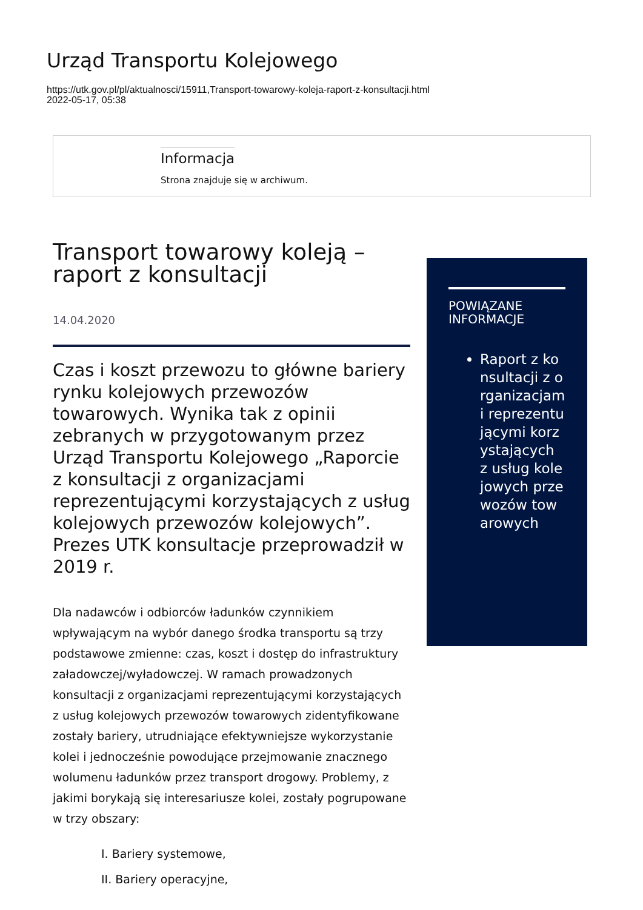Urząd Transportu Kolejowego
https://utk.gov.pl/pl/aktualnosci/15911,Transport-towarowy-koleja-raport-z-konsultacji.html
2022-05-17, 05:38
Informacja
Strona znajduje się w archiwum.
Transport towarowy koleją – raport z konsultacji
14.04.2020
Czas i koszt przewozu to główne bariery rynku kolejowych przewozów towarowych. Wynika tak z opinii zebranych w przygotowanym przez Urząd Transportu Kolejowego „Raporcie z konsultacji z organizacjami reprezentującymi korzystających z usług kolejowych przewozów kolejowych”. Prezes UTK konsultacje przeprowadził w 2019 r.
Dla nadawców i odbiorców ładunków czynnikiem wpływającym na wybór danego środka transportu są trzy podstawowe zmienne: czas, koszt i dostęp do infrastruktury załadowczej/wyładowczej. W ramach prowadzonych konsultacji z organizacjami reprezentującymi korzystających z usług kolejowych przewozów towarowych zidentyfikowane zostały bariery, utrudniające efektywniejsze wykorzystanie kolei i jednocześnie powodujące przejmowanie znacznego wolumenu ładunków przez transport drogowy. Problemy, z jakimi borykają się interesariusze kolei, zostały pogrupowane w trzy obszary:
I. Bariery systemowe,
II. Bariery operacyjne,
POWIĄZANE INFORMACJE
Raport z konsultacji z organizacjami reprezentującymi korzystających z usług kolejowych przewozów towarowych